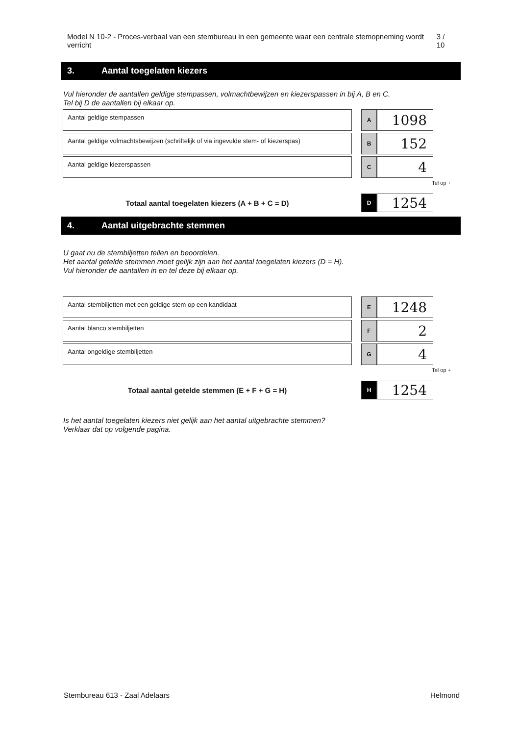Model N 10-2 - Proces-verbaal van een stembureau in een gemeente waar een centrale stemopneming wordt verricht
3 / 10
3. Aantal toegelaten kiezers
Vul hieronder de aantallen geldige stempassen, volmachtbewijzen en kiezerspassen in bij A, B en C.
Tel bij D de aantallen bij elkaar op.
| Aantal geldige stempassen | | A | 1098 |
| Aantal geldige volmachtsbewijzen (schriftelijk of via ingevulde stem- of kiezerspas) | | B | 152 |
| Aantal geldige kiezerspassen | | C | 4 |
Tel op +
| Totaal aantal toegelaten kiezers (A + B + C = D) | | D | 1254 |
4. Aantal uitgebrachte stemmen
U gaat nu de stembiljetten tellen en beoordelen.
Het aantal getelde stemmen moet gelijk zijn aan het aantal toegelaten kiezers (D = H).
Vul hieronder de aantallen in en tel deze bij elkaar op.
| Aantal stembiljetten met een geldige stem op een kandidaat | | E | 1248 |
| Aantal blanco stembiljetten | | F | 2 |
| Aantal ongeldige stembiljetten | | G | 4 |
Tel op +
| Totaal aantal getelde stemmen (E + F + G = H) | | H | 1254 |
Is het aantal toegelaten kiezers niet gelijk aan het aantal uitgebrachte stemmen?
Verklaar dat op volgende pagina.
Stembureau 613 - Zaal Adelaars Helmond